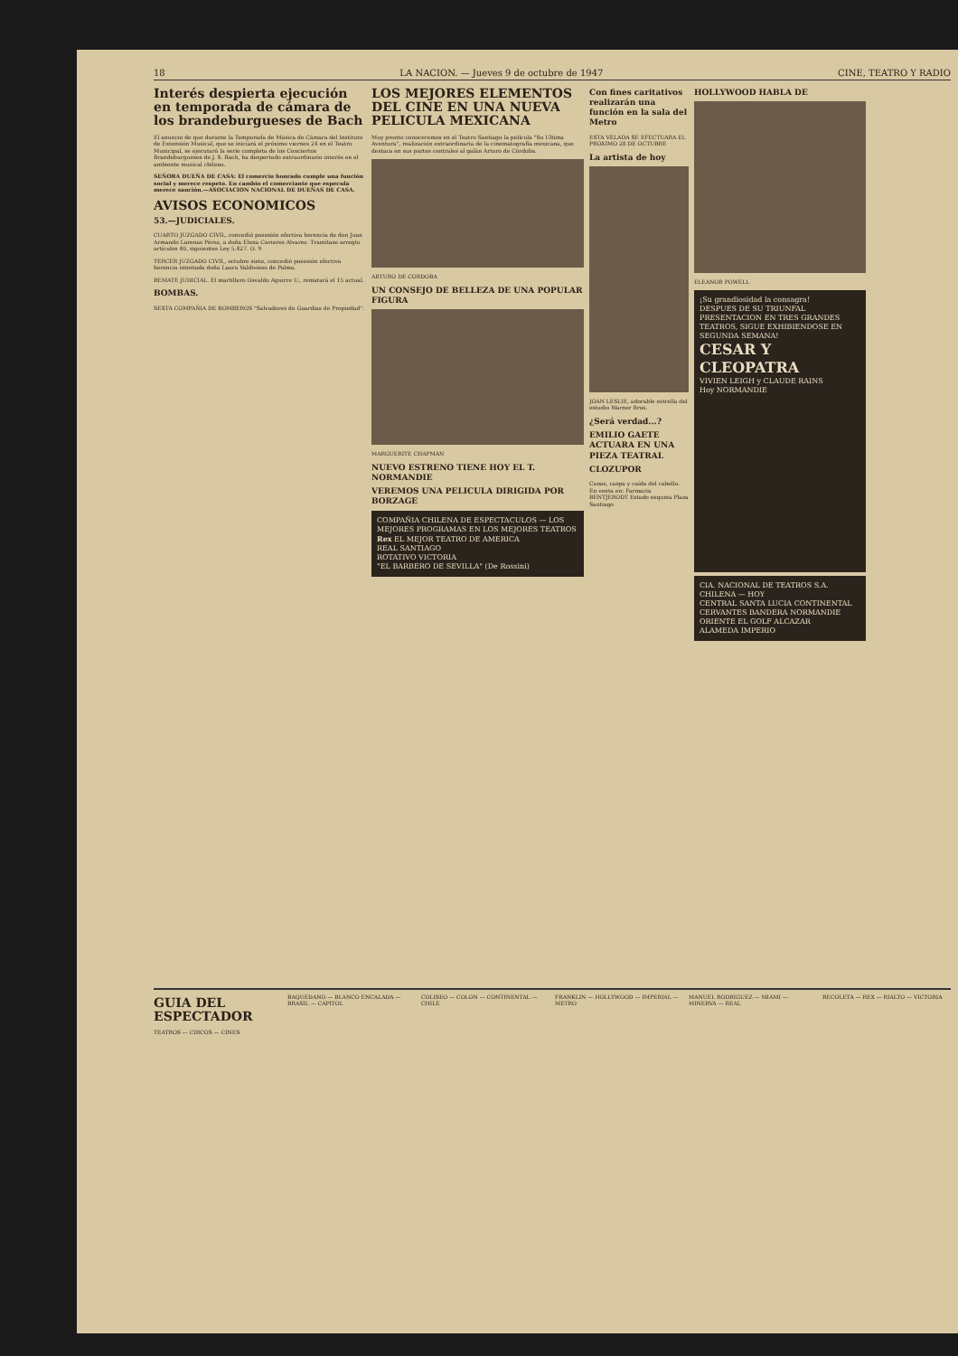18 LA NACION. — Jueves 9 de octubre de 1947 CINE, TEATRO Y RADIO
Interés despierta ejecución en temporada de cámara de los brandeburgueses de Bach
El anuncio de que durante la Temporada de Música de Cámara del Instituto de Extensión Musical, que se iniciará el próximo viernes 24 en el Teatro Municipal, se ejecutará la serie completa de los Conciertos Brandeburgueses de J. S. Bach, ha despertado extraordinario interés en el ambiente musical chileno.
SEÑORA DUEÑA DE CASA: El comercio honrado cumple una función social y merece respeto. En cambio el comerciante que especula merece sanción.—ASOCIACION NACIONAL DE DUEÑAS DE CASA.
AVISOS ECONOMICOS
53.—JUDICIALES.
CUARTO JUZGADO CIVIL, concedió posesión efectiva herencia de don Juan Armando Larenas Pérez, a doña Elena Cavieres Alvarez. Tramítase arreglo artículos 40, siguientes Ley 5,427. O. 9
TERCER JUZGADO CIVIL, octubre siete, concedió posesión efectiva herencia intestada doña Laura Valdivieso de Palma.
REMATE JUDICIAL. El martillero Osvaldo Aguirre U., rematará el 15 actual.
BOMBAS.
SEXTA COMPAÑIA DE BOMBEROS "Salvadores de Guardias de Propiedad".
LOS MEJORES ELEMENTOS DEL CINE EN UNA NUEVA PELICULA MEXICANA
Muy pronto conoceremos en el Teatro Santiago la película "Su Ultima Aventura", realización extraordinaria de la cinematografía mexicana, que destaca en sus partes centrales al galán Arturo de Córdoba.
ARTURO DE CORDOBA
UN CONSEJO DE BELLEZA DE UNA POPULAR FIGURA
MARGUERITE CHAPMAN
NUEVO ESTRENO TIENE HOY EL T. NORMANDIE
VEREMOS UNA PELICULA DIRIGIDA POR BORZAGE
COMPAÑIA CHILENA DE ESPECTACULOS — LOS MEJORES PROGRAMAS EN LOS MEJORES TEATROS
Rex EL MEJOR TEATRO DE AMERICA
REAL SANTIAGO
ROTATIVO VICTORIA
"EL BARBERO DE SEVILLA" (De Rossini)
Con fines caritativos realizarán una función en la sala del Metro
ESTA VELADA SE EFECTUARA EL PROXIMO 28 DE OCTUBRE
La artista de hoy
JOAN LESLIE, adorable estrella del estudio Warner Bros.
¿Será verdad...?
EMILIO GAETE ACTUARA EN UNA PIEZA TEATRAL
CLOZUPOR
Canas, caspa y caída del cabello. En venta en: Farmacia BENTJERODT Estado esquina Plaza Santiago
HOLLYWOOD HABLA DE
ELEANOR POWELL
¡Su grandiosidad la consagra!
DESPUES DE SU TRIUNFAL PRESENTACION EN TRES GRANDES TEATROS, SIGUE EXHIBIENDOSE EN SEGUNDA SEMANA!
CESAR Y CLEOPATRA
VIVIEN LEIGH y CLAUDE RAINS
Hoy NORMANDIE
CIA. NACIONAL DE TEATROS S.A. CHILENA — HOY
CENTRAL SANTA LUCIA CONTINENTAL
CERVANTES BANDERA NORMANDIE
ORIENTE EL GOLF ALCAZAR
ALAMEDA IMPERIO
GUIA DEL ESPECTADOR
TEATROS — CIRCOS — CINES
BAQUEDANO — BLANCO ENCALADA — BRASIL — CAPITOL
COLISEO — COLON — CONTINENTAL — CHILE
FRANKLIN — HOLLYWOOD — IMPERIAL — METRO
MANUEL RODRIGUEZ — MIAMI — MINERVA — REAL
RECOLETA — REX — RIALTO — VICTORIA